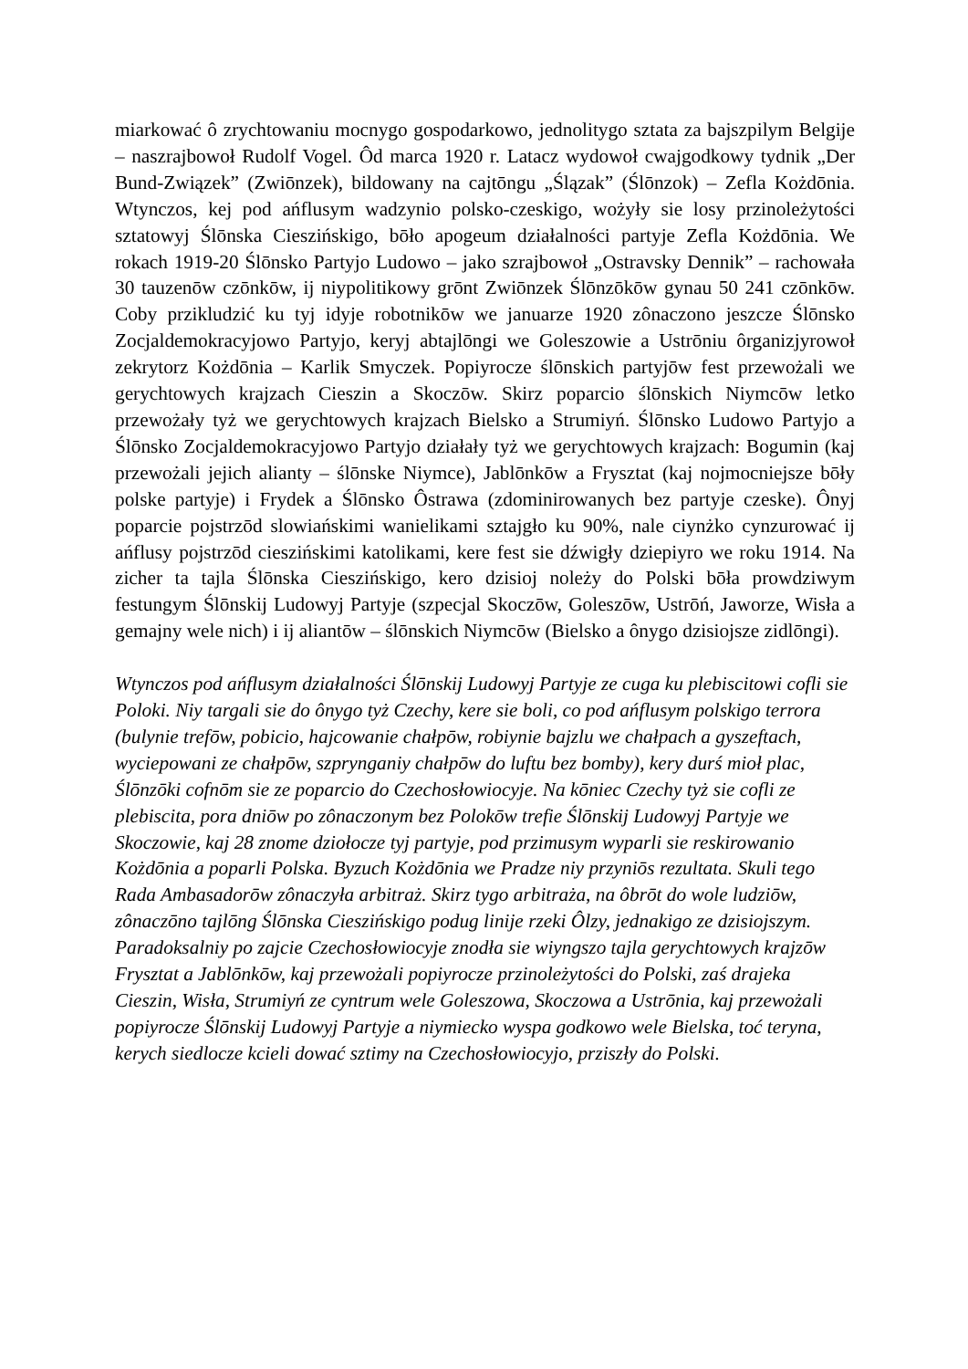miarkować ô zrychtowaniu mocnygo gospodarkowo, jednolitygo sztata za bajszpilym Belgije – naszrajbowoł Rudolf Vogel. Ôd marca 1920 r. Latacz wydowoł cwajgodkowy tydnik „Der Bund-Związek” (Zwiōnzek), bildowany na cajtōngu „Ślązak” (Ślōnzok) – Zefla Kożdōnia. Wtynczos, kej pod ańflusym wadzynio polsko-czeskigo, wożyły sie losy przinoleżytości sztatowyj Ślōnska Cieszińskigo, bōło apogeum działalności partyje Zefla Kożdōnia. We rokach 1919-20 Ślōnsko Partyjo Ludowo – jako szrajbowoł „Ostravsky Dennik” – rachowała 30 tauzenōw czōnkōw, ij niypolitikowy grōnt Zwiōnzek Ślōnzōkōw gynau 50 241 czōnkōw. Coby przikludzić ku tyj idyje robotnikōw we januarze 1920 zônaczono jeszcze Ślōnsko Zocjaldemokracyjowo Partyjo, keryj abtajlōngi we Goleszowie a Ustrōniu ôrganizjyrowoł zekrytorz Kożdōnia – Karlik Smyczek. Popiyrocze ślōnskich partyjōw fest przewożali we gerychtowych krajzach Cieszin a Skoczōw. Skirz poparcio ślōnskich Niymcōw letko przewożały tyż we gerychtowych krajzach Bielsko a Strumiyń. Ślōnsko Ludowo Partyjo a Ślōnsko Zocjaldemokracyjowo Partyjo działały tyż we gerychtowych krajzach: Bogumin (kaj przewożali jejich alianty – ślōnske Niymce), Jablōnkōw a Frysztat (kaj nojmocniejsze bōły polske partyje) i Frydek a Ślōnsko Ôstrawa (zdominirowanych bez partyje czeske). Ônyj poparcie pojstrzōd slowiańskimi wanielikami sztajgło ku 90%, nale ciynżko cynzurować ij ańflusy pojstrzōd cieszińskimi katolikami, kere fest sie dźwigły dziepiyro we roku 1914. Na zicher ta tajla Ślōnska Cieszińskigo, kero dzisioj noleży do Polski bōła prowdziwym festungym Ślōnskij Ludowyj Partyje (szpecjal Skoczōw, Goleszōw, Ustrōń, Jaworze, Wisła a gemajny wele nich) i ij aliantōw – ślōnskich Niymcōw (Bielsko a ônygo dzisiojsze zidlōngi).
Wtynczos pod ańflusym działalności Ślōnskij Ludowyj Partyje ze cuga ku plebiscitowi cofli sie Poloki. Niy targali sie do ônygo tyż Czechy, kere sie boli, co pod ańflusym polskigo terrora (bulynie trefōw, pobicio, hajcowanie chałpōw, robiynie bajzlu we chałpach a gyszeftach, wyciepowani ze chałpōw, szprynganiy chałpōw do luftu bez bomby), kery durś mioł plac, Ślōnzōki cofnōm sie ze poparcio do Czechosłowiocyje. Na kōniec Czechy tyż sie cofli ze plebiscita, pora dniōw po zônaczonym bez Polokōw trefie Ślōnskij Ludowyj Partyje we Skoczowie, kaj 28 znome dziołocze tyj partyje, pod przimusym wyparli sie reskirowanio Kożdōnia a poparli Polska. Byzuch Kożdōnia we Pradze niy przyniōs rezultata. Skuli tego Rada Ambasadorōw zônaczyła arbitraż. Skirz tygo arbitraża, na ôbrōt do wole ludziōw, zônaczōno tajlōng Ślōnska Cieszińskigo podug linije rzeki Ôlzy, jednakigo ze dzisiojszym. Paradoksalniy po zajcie Czechosłowiocyje znodła sie wiyngszo tajla gerychtowych krajzōw Frysztat a Jablōnkōw, kaj przewożali popiyrocze przinoleżytości do Polski, zaś drajeka Cieszin, Wisła, Strumiyń ze cyntrum wele Goleszowa, Skoczowa a Ustrōnia, kaj przewożali popiyrocze Ślōnskij Ludowyj Partyje a niymiecko wyspa godkowo wele Bielska, toć teryna, kerych siedlocze kcieli dować sztimy na Czechosłowiocyjo, prziszły do Polski.